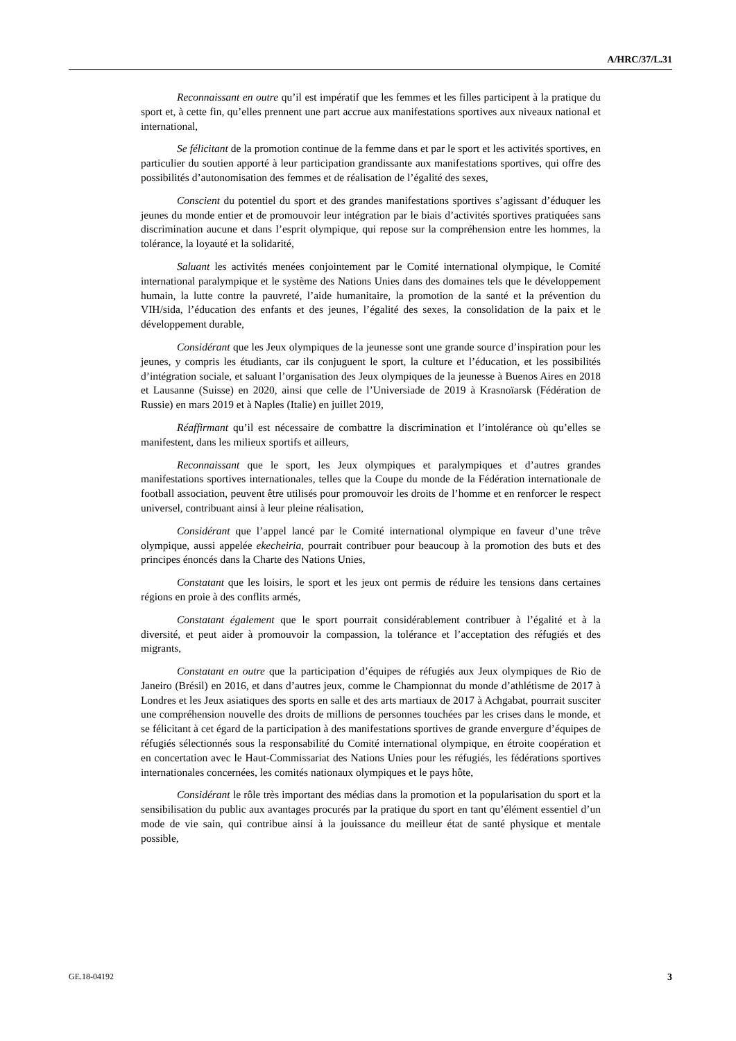A/HRC/37/L.31
Reconnaissant en outre qu’il est impératif que les femmes et les filles participent à la pratique du sport et, à cette fin, qu’elles prennent une part accrue aux manifestations sportives aux niveaux national et international,
Se félicitant de la promotion continue de la femme dans et par le sport et les activités sportives, en particulier du soutien apporté à leur participation grandissante aux manifestations sportives, qui offre des possibilités d’autonomisation des femmes et de réalisation de l’égalité des sexes,
Conscient du potentiel du sport et des grandes manifestations sportives s’agissant d’éduquer les jeunes du monde entier et de promouvoir leur intégration par le biais d’activités sportives pratiquées sans discrimination aucune et dans l’esprit olympique, qui repose sur la compréhension entre les hommes, la tolérance, la loyauté et la solidarité,
Saluant les activités menées conjointement par le Comité international olympique, le Comité international paralympique et le système des Nations Unies dans des domaines tels que le développement humain, la lutte contre la pauvreté, l’aide humanitaire, la promotion de la santé et la prévention du VIH/sida, l’éducation des enfants et des jeunes, l’égalité des sexes, la consolidation de la paix et le développement durable,
Considérant que les Jeux olympiques de la jeunesse sont une grande source d’inspiration pour les jeunes, y compris les étudiants, car ils conjuguent le sport, la culture et l’éducation, et les possibilités d’intégration sociale, et saluant l’organisation des Jeux olympiques de la jeunesse à Buenos Aires en 2018 et Lausanne (Suisse) en 2020, ainsi que celle de l’Universiade de 2019 à Krasnoïarsk (Fédération de Russie) en mars 2019 et à Naples (Italie) en juillet 2019,
Réaffirmant qu’il est nécessaire de combattre la discrimination et l’intolérance où qu’elles se manifestent, dans les milieux sportifs et ailleurs,
Reconnaissant que le sport, les Jeux olympiques et paralympiques et d’autres grandes manifestations sportives internationales, telles que la Coupe du monde de la Fédération internationale de football association, peuvent être utilisés pour promouvoir les droits de l’homme et en renforcer le respect universel, contribuant ainsi à leur pleine réalisation,
Considérant que l’appel lancé par le Comité international olympique en faveur d’une trêve olympique, aussi appelée ekecheiria, pourrait contribuer pour beaucoup à la promotion des buts et des principes énoncés dans la Charte des Nations Unies,
Constatant que les loisirs, le sport et les jeux ont permis de réduire les tensions dans certaines régions en proie à des conflits armés,
Constatant également que le sport pourrait considérablement contribuer à l’égalité et à la diversité, et peut aider à promouvoir la compassion, la tolérance et l’acceptation des réfugiés et des migrants,
Constatant en outre que la participation d’équipes de réfugiés aux Jeux olympiques de Rio de Janeiro (Brésil) en 2016, et dans d’autres jeux, comme le Championnat du monde d’athlétisme de 2017 à Londres et les Jeux asiatiques des sports en salle et des arts martiaux de 2017 à Achgabat, pourrait susciter une compréhension nouvelle des droits de millions de personnes touchées par les crises dans le monde, et se félicitant à cet égard de la participation à des manifestations sportives de grande envergure d’équipes de réfugiés sélectionnés sous la responsabilité du Comité international olympique, en étroite coopération et en concertation avec le Haut-Commissariat des Nations Unies pour les réfugiés, les fédérations sportives internationales concernées, les comités nationaux olympiques et le pays hôte,
Considérant le rôle très important des médias dans la promotion et la popularisation du sport et la sensibilisation du public aux avantages procurés par la pratique du sport en tant qu’élément essentiel d’un mode de vie sain, qui contribue ainsi à la jouissance du meilleur état de santé physique et mentale possible,
GE.18-04192 3